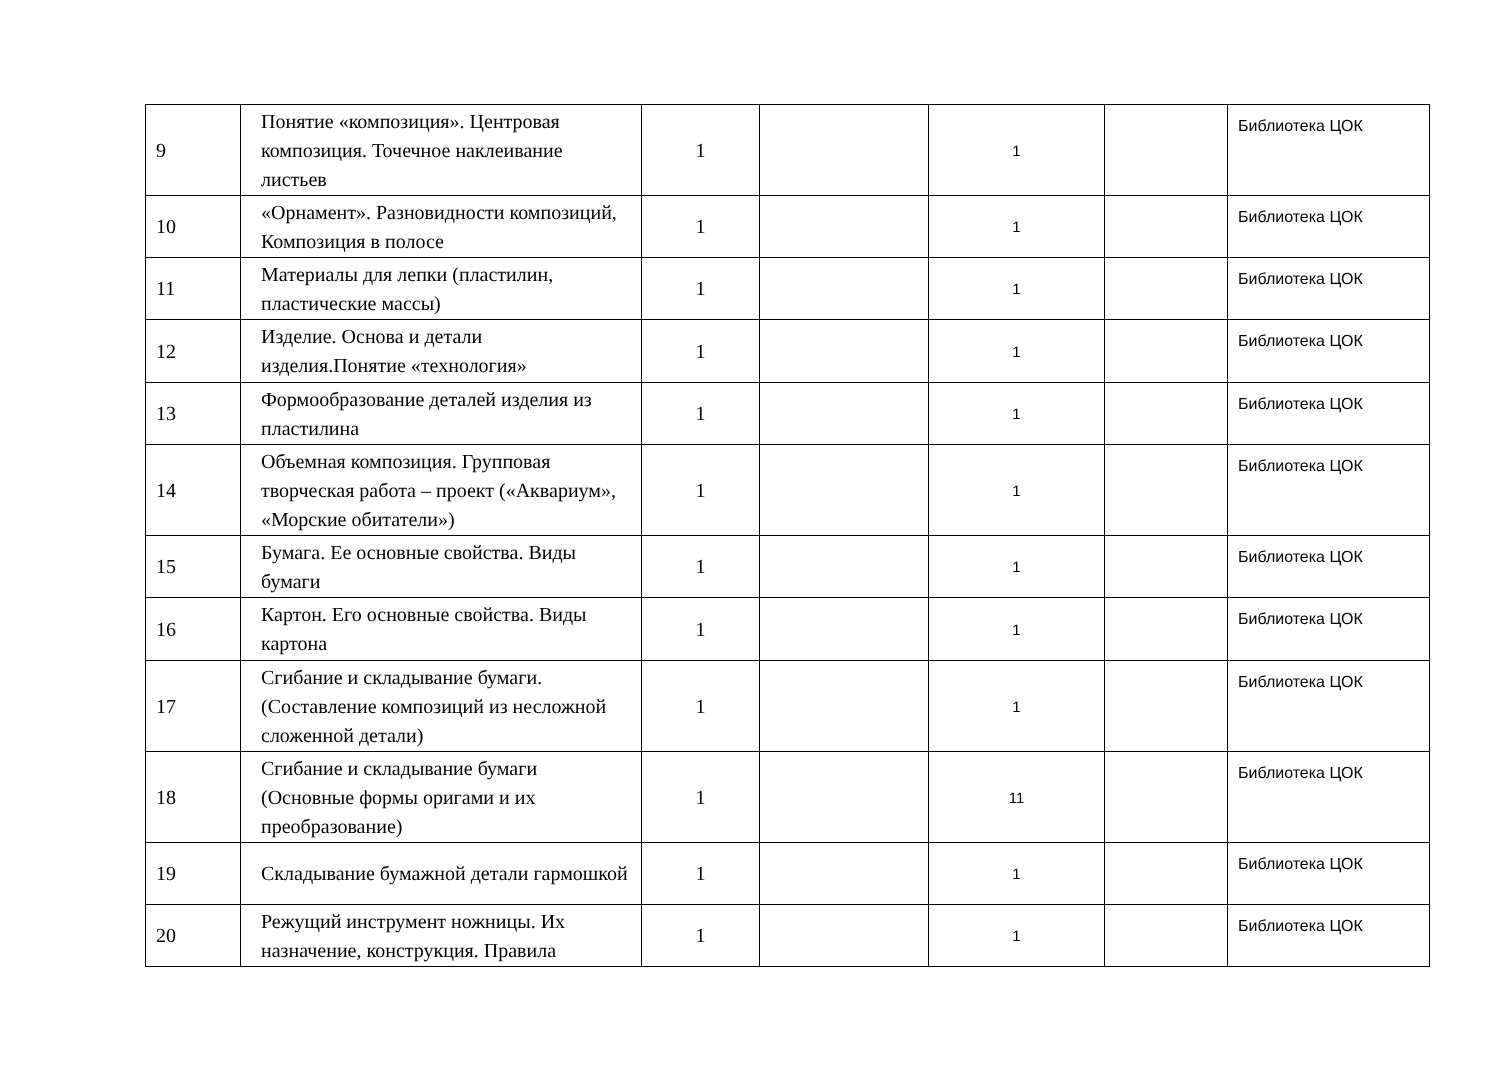| 9 | Понятие «композиция». Центровая композиция. Точечное наклеивание листьев | 1 | | 1 | | Библиотека ЦОК |
| 10 | «Орнамент». Разновидности композиций, Композиция в полосе | 1 | | 1 | | Библиотека ЦОК |
| 11 | Материалы для лепки (пластилин, пластические массы) | 1 | | 1 | | Библиотека ЦОК |
| 12 | Изделие. Основа и детали изделия.Понятие «технология» | 1 | | 1 | | Библиотека ЦОК |
| 13 | Формообразование деталей изделия из пластилина | 1 | | 1 | | Библиотека ЦОК |
| 14 | Объемная композиция. Групповая творческая работа – проект («Аквариум», «Морские обитатели») | 1 | | 1 | | Библиотека ЦОК |
| 15 | Бумага. Ее основные свойства. Виды бумаги | 1 | | 1 | | Библиотека ЦОК |
| 16 | Картон. Его основные свойства. Виды картона | 1 | | 1 | | Библиотека ЦОК |
| 17 | Сгибание и складывание бумаги. (Составление композиций из несложной сложенной детали) | 1 | | 1 | | Библиотека ЦОК |
| 18 | Сгибание и складывание бумаги (Основные формы оригами и их преобразование) | 1 | | 11 | | Библиотека ЦОК |
| 19 | Складывание бумажной детали гармошкой | 1 | | 1 | | Библиотека ЦОК |
| 20 | Режущий инструмент ножницы. Их назначение, конструкция. Правила | 1 | | 1 | | Библиотека ЦОК |